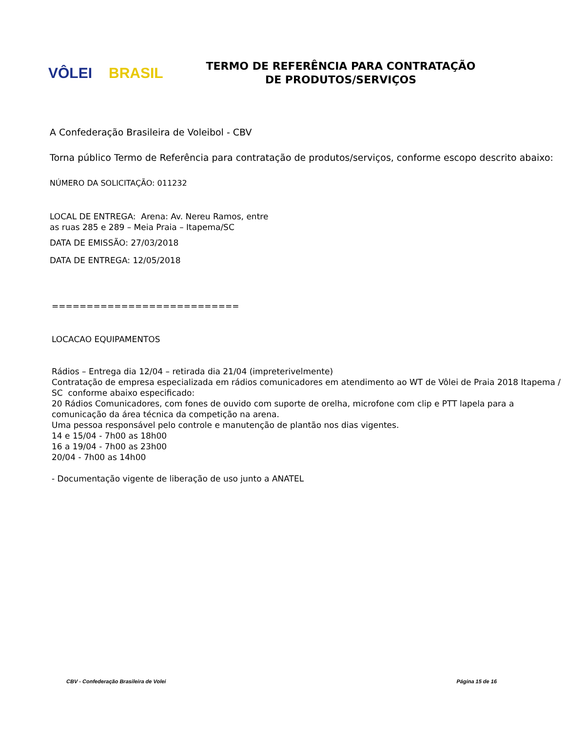VÔLEI BRASIL
TERMO DE REFERÊNCIA PARA CONTRATAÇÃO
DE PRODUTOS/SERVIÇOS
A Confederação Brasileira de Voleibol - CBV
Torna público Termo de Referência para contratação de produtos/serviços, conforme escopo descrito abaixo:
NÚMERO DA SOLICITAÇÃO: 011232
LOCAL DE ENTREGA: Arena: Av. Nereu Ramos, entre as ruas 285 e 289 – Meia Praia – Itapema/SC
DATA DE EMISSÃO: 27/03/2018
DATA DE ENTREGA: 12/05/2018
===========================
LOCACAO EQUIPAMENTOS
Rádios – Entrega dia 12/04 – retirada dia 21/04 (impreterivelmente)
Contratação de empresa especializada em rádios comunicadores em atendimento ao WT de Vôlei de Praia 2018 Itapema / SC conforme abaixo especificado:
20 Rádios Comunicadores, com fones de ouvido com suporte de orelha, microfone com clip e PTT lapela para a comunicação da área técnica da competição na arena.
Uma pessoa responsável pelo controle e manutenção de plantão nos dias vigentes.
14 e 15/04 - 7h00 as 18h00
16 a 19/04 - 7h00 as 23h00
20/04 - 7h00 as 14h00
- Documentação vigente de liberação de uso junto a ANATEL
CBV - Confederação Brasileira de Volei Página 15 de 16